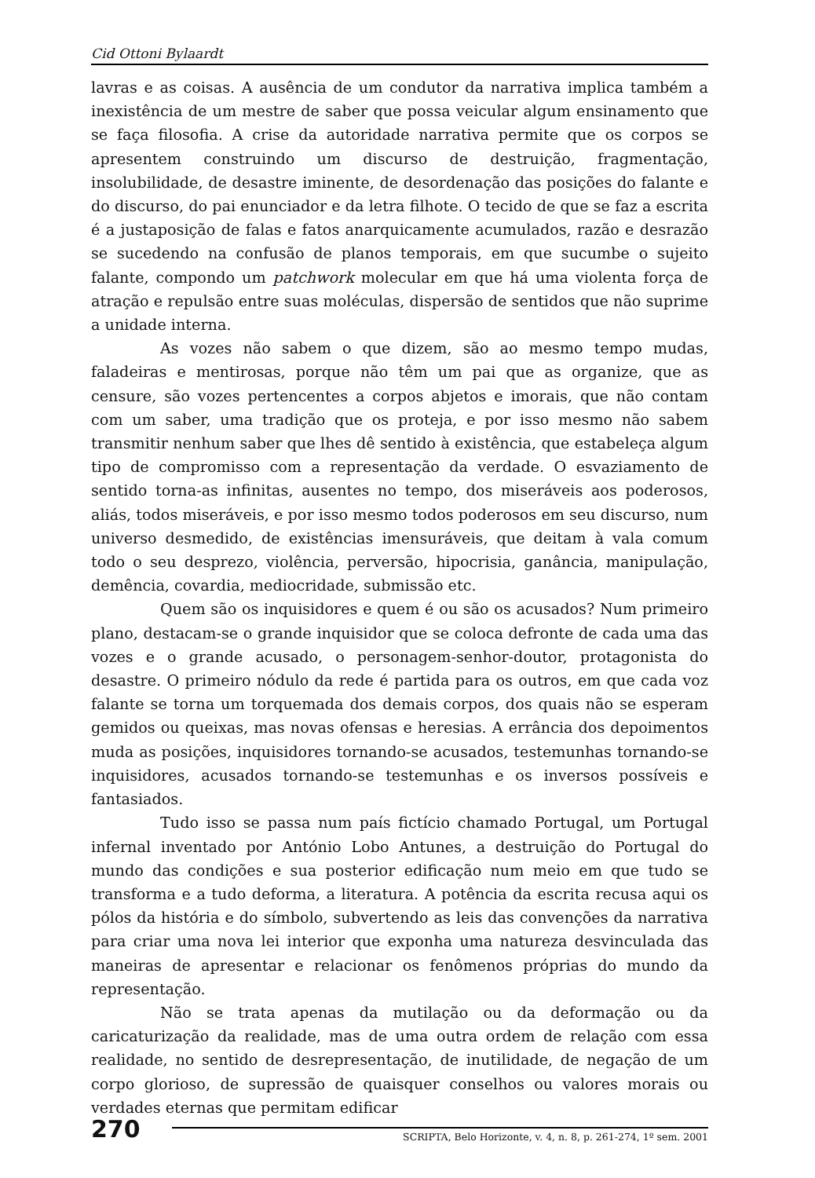Cid Ottoni Bylaardt
lavras e as coisas. A ausência de um condutor da narrativa implica também a inexistência de um mestre de saber que possa veicular algum ensinamento que se faça filosofia. A crise da autoridade narrativa permite que os corpos se apresentem construindo um discurso de destruição, fragmentação, insolubilidade, de desastre iminente, de desordenação das posições do falante e do discurso, do pai enunciador e da letra filhote. O tecido de que se faz a escrita é a justaposição de falas e fatos anarquicamente acumulados, razão e desrazão se sucedendo na confusão de planos temporais, em que sucumbe o sujeito falante, compondo um patchwork molecular em que há uma violenta força de atração e repulsão entre suas moléculas, dispersão de sentidos que não suprime a unidade interna.
As vozes não sabem o que dizem, são ao mesmo tempo mudas, faladeiras e mentirosas, porque não têm um pai que as organize, que as censure, são vozes pertencentes a corpos abjetos e imorais, que não contam com um saber, uma tradição que os proteja, e por isso mesmo não sabem transmitir nenhum saber que lhes dê sentido à existência, que estabeleça algum tipo de compromisso com a representação da verdade. O esvaziamento de sentido torna-as infinitas, ausentes no tempo, dos miseráveis aos poderosos, aliás, todos miseráveis, e por isso mesmo todos poderosos em seu discurso, num universo desmedido, de existências imensuráveis, que deitam à vala comum todo o seu desprezo, violência, perversão, hipocrisia, ganância, manipulação, demência, covardia, mediocridade, submissão etc.
Quem são os inquisidores e quem é ou são os acusados? Num primeiro plano, destacam-se o grande inquisidor que se coloca defronte de cada uma das vozes e o grande acusado, o personagem-senhor-doutor, protagonista do desastre. O primeiro nódulo da rede é partida para os outros, em que cada voz falante se torna um torquemada dos demais corpos, dos quais não se esperam gemidos ou queixas, mas novas ofensas e heresias. A errância dos depoimentos muda as posições, inquisidores tornando-se acusados, testemunhas tornando-se inquisidores, acusados tornando-se testemunhas e os inversos possíveis e fantasiados.
Tudo isso se passa num país fictício chamado Portugal, um Portugal infernal inventado por António Lobo Antunes, a destruição do Portugal do mundo das condições e sua posterior edificação num meio em que tudo se transforma e a tudo deforma, a literatura. A potência da escrita recusa aqui os pólos da história e do símbolo, subvertendo as leis das convenções da narrativa para criar uma nova lei interior que exponha uma natureza desvinculada das maneiras de apresentar e relacionar os fenômenos próprias do mundo da representação.
Não se trata apenas da mutilação ou da deformação ou da caricaturização da realidade, mas de uma outra ordem de relação com essa realidade, no sentido de desrepresentação, de inutilidade, de negação de um corpo glorioso, de supressão de quaisquer conselhos ou valores morais ou verdades eternas que permitam edificar
270 SCRIPTA, Belo Horizonte, v. 4, n. 8, p. 261-274, 1º sem. 2001